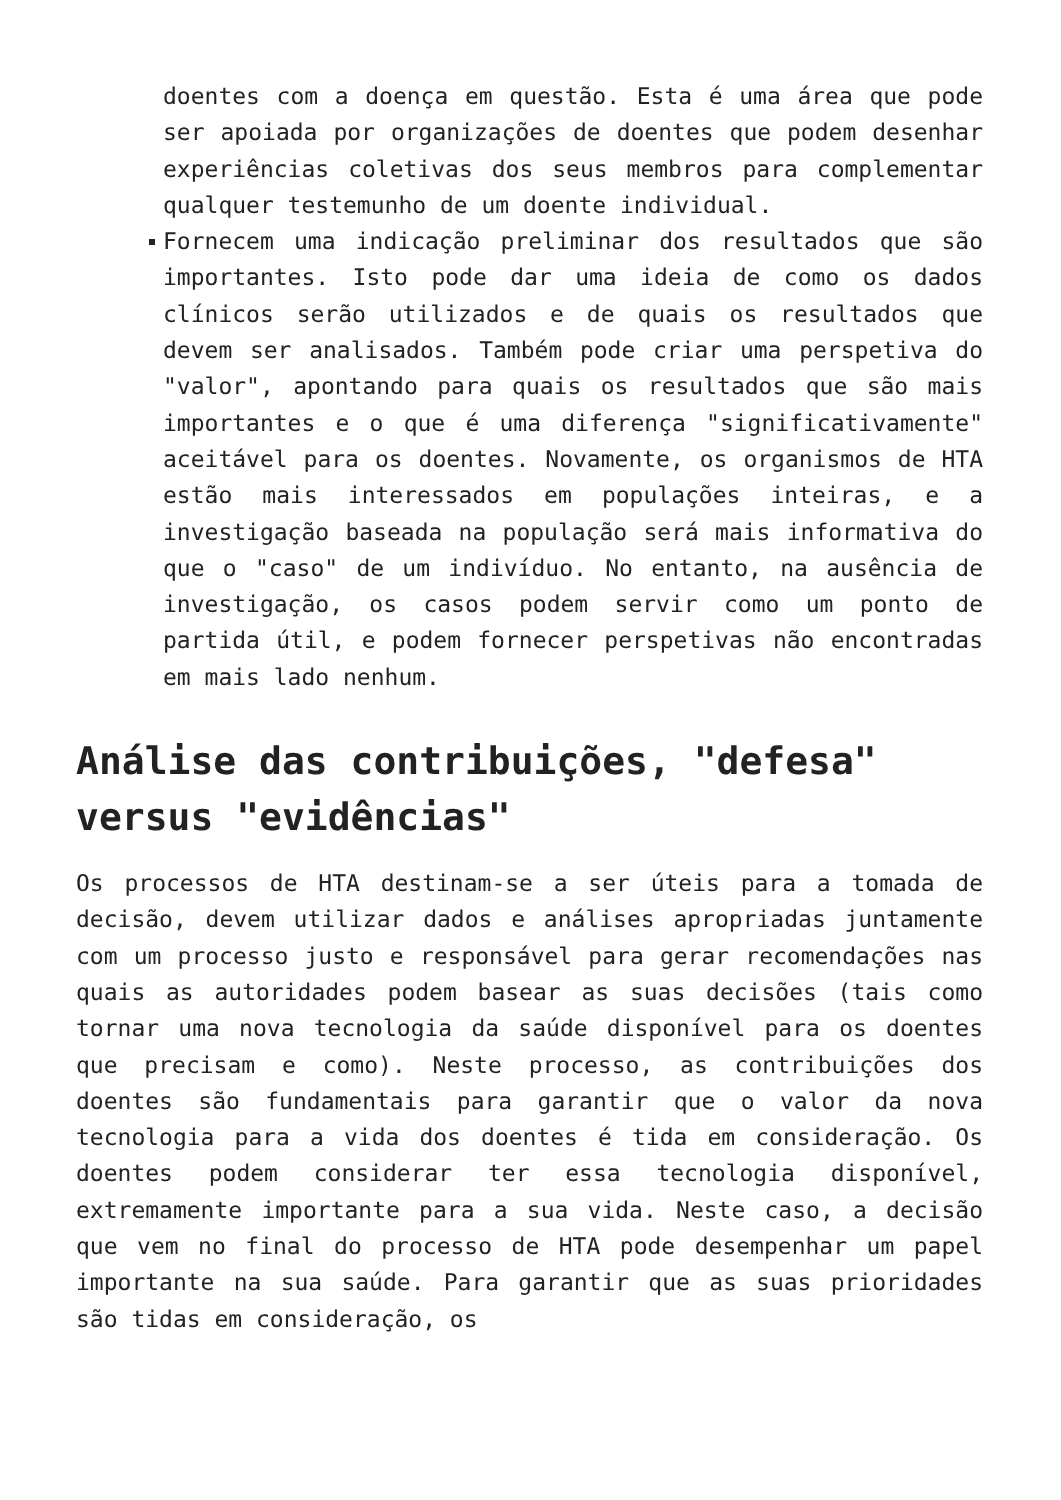doentes com a doença em questão. Esta é uma área que pode ser apoiada por organizações de doentes que podem desenhar experiências coletivas dos seus membros para complementar qualquer testemunho de um doente individual.
Fornecem uma indicação preliminar dos resultados que são importantes. Isto pode dar uma ideia de como os dados clínicos serão utilizados e de quais os resultados que devem ser analisados. Também pode criar uma perspetiva do "valor", apontando para quais os resultados que são mais importantes e o que é uma diferença "significativamente" aceitável para os doentes. Novamente, os organismos de HTA estão mais interessados em populações inteiras, e a investigação baseada na população será mais informativa do que o "caso" de um indivíduo. No entanto, na ausência de investigação, os casos podem servir como um ponto de partida útil, e podem fornecer perspetivas não encontradas em mais lado nenhum.
Análise das contribuições, "defesa" versus "evidências"
Os processos de HTA destinam-se a ser úteis para a tomada de decisão, devem utilizar dados e análises apropriadas juntamente com um processo justo e responsável para gerar recomendações nas quais as autoridades podem basear as suas decisões (tais como tornar uma nova tecnologia da saúde disponível para os doentes que precisam e como). Neste processo, as contribuições dos doentes são fundamentais para garantir que o valor da nova tecnologia para a vida dos doentes é tida em consideração. Os doentes podem considerar ter essa tecnologia disponível, extremamente importante para a sua vida. Neste caso, a decisão que vem no final do processo de HTA pode desempenhar um papel importante na sua saúde. Para garantir que as suas prioridades são tidas em consideração, os